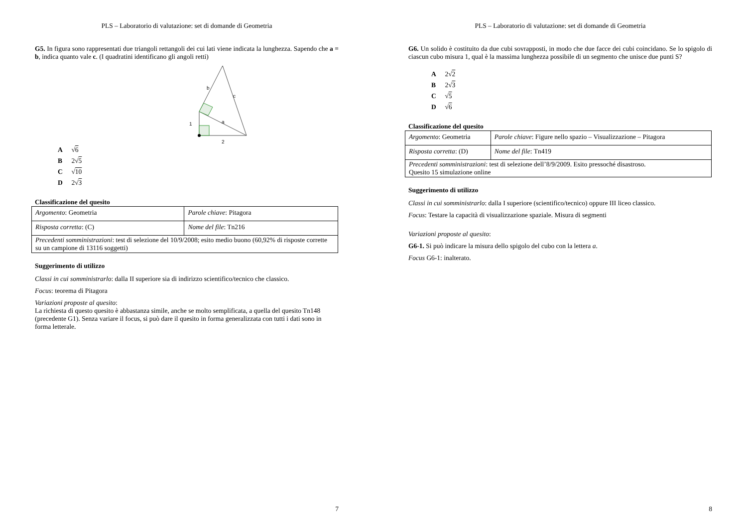PLS – Laboratorio di valutazione: set di domande di Geometria
G5. In figura sono rappresentati due triangoli rettangoli dei cui lati viene indicata la lunghezza. Sapendo che a = b, indica quanto vale c. (I quadratini identificano gli angoli retti)
b
c
1
a
2
A √6
B 2√5
C √10
D 2√3
Classificazione del quesito
| Argomento : Geometria | Parole chiave : Pitagora |
| Risposta corretta : (C) | Nome del file : Tn216 |
| Precedenti somministrazioni : test di selezione del 10/9/2008; esito medio buono (60,92% di risposte corrette su un campione di 13116 soggetti) | |
Suggerimento di utilizzo
Classi in cui somministrarlo: dalla II superiore sia di indirizzo scientifico/tecnico che classico.
Focus: teorema di Pitagora
Variazioni proposte al quesito:
La richiesta di questo quesito è abbastanza simile, anche se molto semplificata, a quella del quesito Tn148 (precedente G1). Senza variare il focus, si può dare il quesito in forma generalizzata con tutti i dati sono in forma letterale.
7
PLS – Laboratorio di valutazione: set di domande di Geometria
G6. Un solido è costituito da due cubi sovrapposti, in modo che due facce dei cubi coincidano. Se lo spigolo di ciascun cubo misura 1, qual è la massima lunghezza possibile di un segmento che unisce due punti S?
A 2√2
B 2√3
C √5
D √6
Classificazione del quesito
| Argomento : Geometria | Parole chiave : Figure nello spazio – Visualizzazione – Pitagora |
| Risposta corretta : (D) | Nome del file : Tn419 |
| Precedenti somministrazioni : test di selezione dell’8/9/2009. Esito pressoché disastroso. Quesito 15 simulazione online | |
Suggerimento di utilizzo
Classi in cui somministrarlo: dalla I superiore (scientifico/tecnico) oppure III liceo classico.
Focus: Testare la capacità di visualizzazione spaziale. Misura di segmenti
Variazioni proposte al quesito:
G6-1. Si può indicare la misura dello spigolo del cubo con la lettera a.
Focus G6-1: inalterato.
8